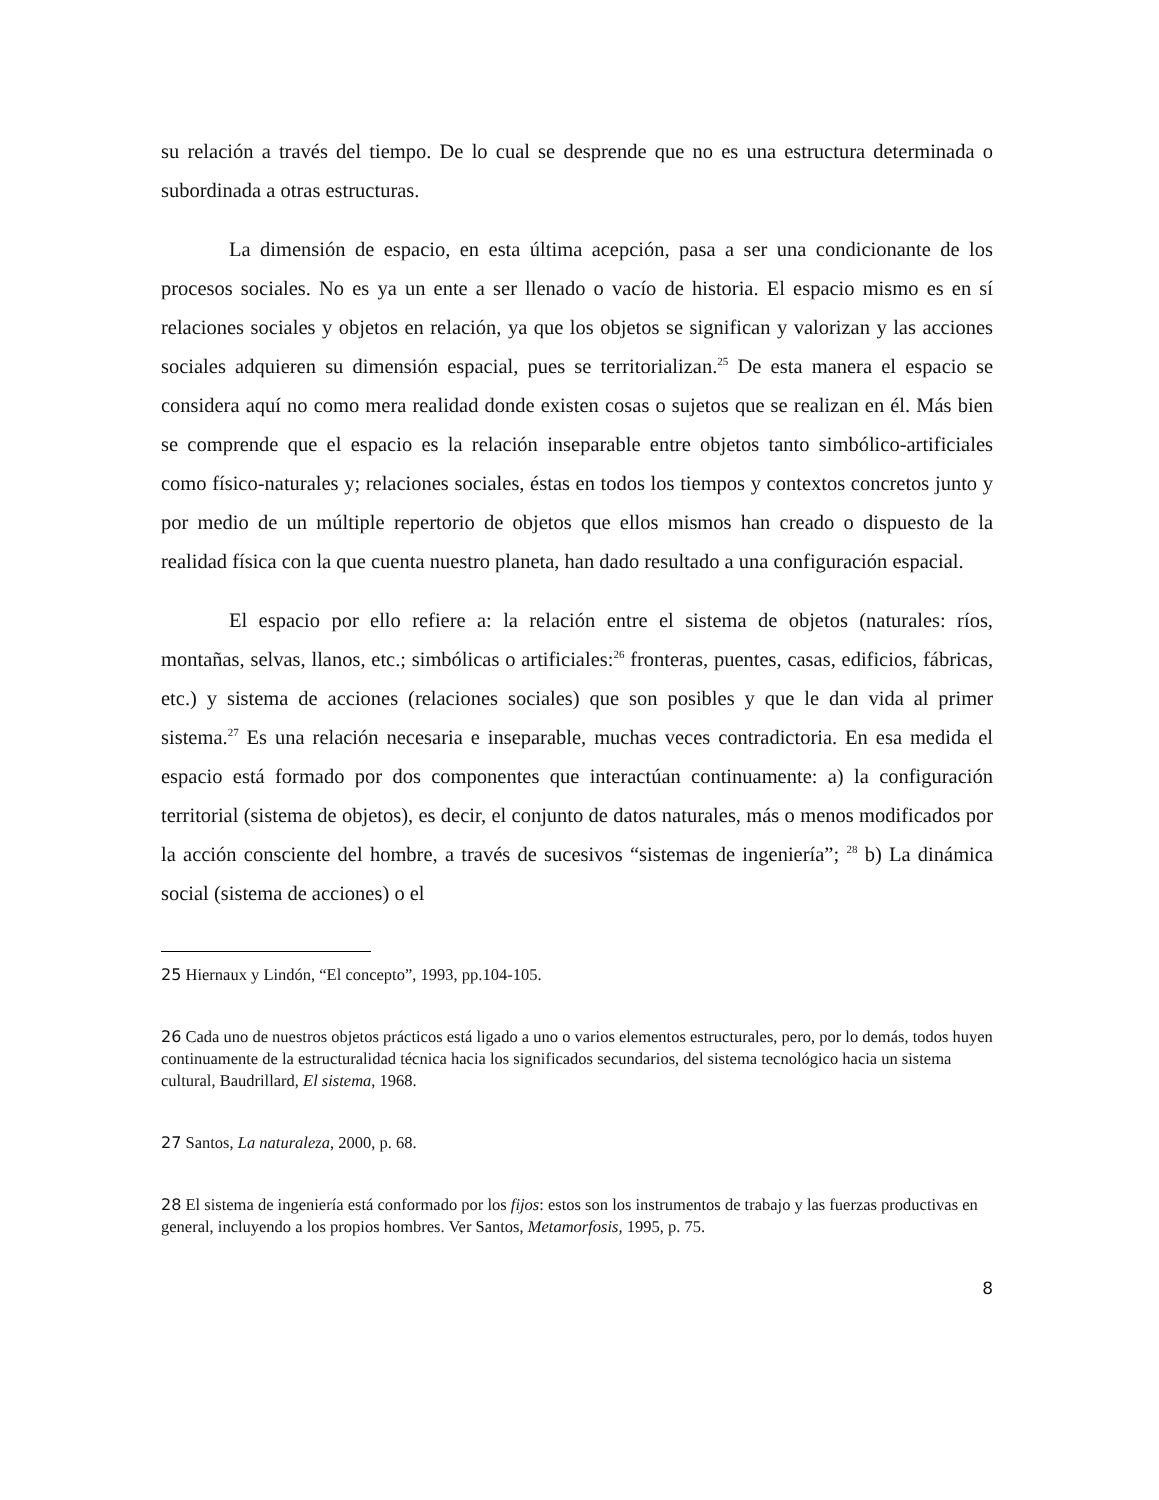su relación a través del tiempo. De lo cual se desprende que no es una estructura determinada o subordinada a otras estructuras.
La dimensión de espacio, en esta última acepción, pasa a ser una condicionante de los procesos sociales. No es ya un ente a ser llenado o vacío de historia. El espacio mismo es en sí relaciones sociales y objetos en relación, ya que los objetos se significan y valorizan y las acciones sociales adquieren su dimensión espacial, pues se territorializan.<sup>25</sup> De esta manera el espacio se considera aquí no como mera realidad donde existen cosas o sujetos que se realizan en él. Más bien se comprende que el espacio es la relación inseparable entre objetos tanto simbólico-artificiales como físico-naturales y; relaciones sociales, éstas en todos los tiempos y contextos concretos junto y por medio de un múltiple repertorio de objetos que ellos mismos han creado o dispuesto de la realidad física con la que cuenta nuestro planeta, han dado resultado a una configuración espacial.
El espacio por ello refiere a: la relación entre el sistema de objetos (naturales: ríos, montañas, selvas, llanos, etc.; simbólicas o artificiales:<sup>26</sup> fronteras, puentes, casas, edificios, fábricas, etc.) y sistema de acciones (relaciones sociales) que son posibles y que le dan vida al primer sistema.<sup>27</sup> Es una relación necesaria e inseparable, muchas veces contradictoria. En esa medida el espacio está formado por dos componentes que interactúan continuamente: a) la configuración territorial (sistema de objetos), es decir, el conjunto de datos naturales, más o menos modificados por la acción consciente del hombre, a través de sucesivos “sistemas de ingeniería”; <sup>28</sup> b) La dinámica social (sistema de acciones) o el
25 Hiernaux y Lindón, “El concepto”, 1993, pp.104-105.
26 Cada uno de nuestros objetos prácticos está ligado a uno o varios elementos estructurales, pero, por lo demás, todos huyen continuamente de la estructuralidad técnica hacia los significados secundarios, del sistema tecnológico hacia un sistema cultural, Baudrillard, El sistema, 1968.
27 Santos, La naturaleza, 2000, p. 68.
28 El sistema de ingeniería está conformado por los fijos: estos son los instrumentos de trabajo y las fuerzas productivas en general, incluyendo a los propios hombres. Ver Santos, Metamorfosis, 1995, p. 75.
8